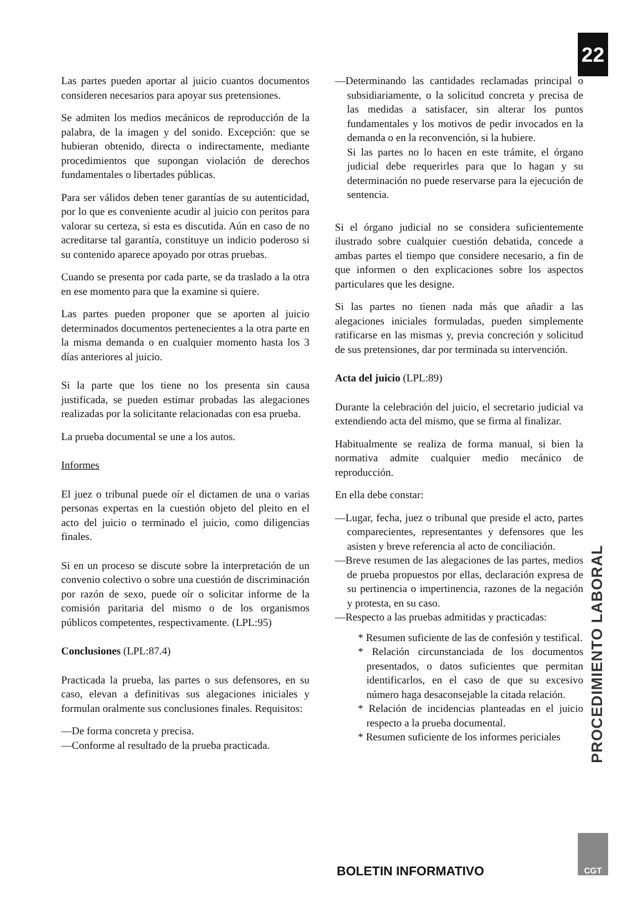22
Las partes pueden aportar al juicio cuantos documentos consideren necesarios para apoyar sus pretensiones.
Se admiten los medios mecánicos de reproducción de la palabra, de la imagen y del sonido. Excepción: que se hubieran obtenido, directa o indirectamente, mediante procedimientos que supongan violación de derechos fundamentales o libertades públicas.
Para ser válidos deben tener garantías de su autenticidad, por lo que es conveniente acudir al juicio con peritos para valorar su certeza, si esta es discutida. Aún en caso de no acreditarse tal garantía, constituye un indicio poderoso si su contenido aparece apoyado por otras pruebas.
Cuando se presenta por cada parte, se da traslado a la otra en ese momento para que la examine si quiere.
Las partes pueden proponer que se aporten al juicio determinados documentos pertenecientes a la otra parte en la misma demanda o en cualquier momento hasta los 3 días anteriores al juicio.
Si la parte que los tiene no los presenta sin causa justificada, se pueden estimar probadas las alegaciones realizadas por la solicitante relacionadas con esa prueba.
La prueba documental se une a los autos.
Informes
El juez o tribunal puede oír el dictamen de una o varias personas expertas en la cuestión objeto del pleito en el acto del juicio o terminado el juicio, como diligencias finales.
Si en un proceso se discute sobre la interpretación de un convenio colectivo o sobre una cuestión de discriminación por razón de sexo, puede oír o solicitar informe de la comisión paritaria del mismo o de los organismos públicos competentes, respectivamente. (LPL:95)
Conclusiones (LPL:87.4)
Practicada la prueba, las partes o sus defensores, en su caso, elevan a definitivas sus alegaciones iniciales y formulan oralmente sus conclusiones finales. Requisitos:
—De forma concreta y precisa.
—Conforme al resultado de la prueba practicada.
—Determinando las cantidades reclamadas principal o subsidiariamente, o la solicitud concreta y precisa de las medidas a satisfacer, sin alterar los puntos fundamentales y los motivos de pedir invocados en la demanda o en la reconvención, si la hubiere.
Si las partes no lo hacen en este trámite, el órgano judicial debe requerirles para que lo hagan y su determinación no puede reservarse para la ejecución de sentencia.
Si el órgano judicial no se considera suficientemente ilustrado sobre cualquier cuestión debatida, concede a ambas partes el tiempo que considere necesario, a fin de que informen o den explicaciones sobre los aspectos particulares que les designe.
Si las partes no tienen nada más que añadir a las alegaciones iniciales formuladas, pueden simplemente ratificarse en las mismas y, previa concreción y solicitud de sus pretensiones, dar por terminada su intervención.
Acta del juicio (LPL:89)
Durante la celebración del juicio, el secretario judicial va extendiendo acta del mismo, que se firma al finalizar.
Habitualmente se realiza de forma manual, si bien la normativa admite cualquier medio mecánico de reproducción.
En ella debe constar:
—Lugar, fecha, juez o tribunal que preside el acto, partes comparecientes, representantes y defensores que les asisten y breve referencia al acto de conciliación.
—Breve resumen de las alegaciones de las partes, medios de prueba propuestos por ellas, declaración expresa de su pertinencia o impertinencia, razones de la negación y protesta, en su caso.
—Respecto a las pruebas admitidas y practicadas:
* Resumen suficiente de las de confesión y testifical.
* Relación circunstanciada de los documentos presentados, o datos suficientes que permitan identificarlos, en el caso de que su excesivo número haga desaconsejable la citada relación.
* Relación de incidencias planteadas en el juicio respecto a la prueba documental.
* Resumen suficiente de los informes periciales
PROCEDIMIENTO LABORAL
BOLETIN INFORMATIVO
CGT